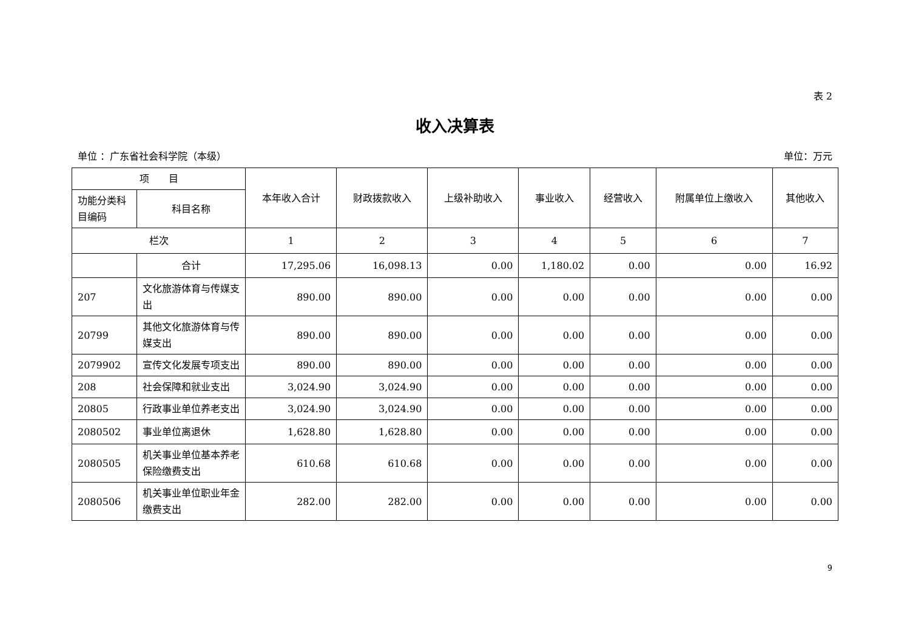表 2
收入决算表
单位 ：广东省社会科学院（本级） 单位：万元
| 项 目 | | 本年收入合计 | 财政拨款收入 | 上级补助收入 | 事业收入 | 经营收入 | 附属单位上缴收入 | 其他收入 |
| --- | --- | --- | --- | --- | --- | --- | --- | --- |
| 功能分类科目编码 | 科目名称 | | | | | | | |
| 栏次 | | 1 | 2 | 3 | 4 | 5 | 6 | 7 |
| | 合计 | 17,295.06 | 16,098.13 | 0.00 | 1,180.02 | 0.00 | 0.00 | 16.92 |
| 207 | 文化旅游体育与传媒支出 | 890.00 | 890.00 | 0.00 | 0.00 | 0.00 | 0.00 | 0.00 |
| 20799 | 其他文化旅游体育与传媒支出 | 890.00 | 890.00 | 0.00 | 0.00 | 0.00 | 0.00 | 0.00 |
| 2079902 | 宣传文化发展专项支出 | 890.00 | 890.00 | 0.00 | 0.00 | 0.00 | 0.00 | 0.00 |
| 208 | 社会保障和就业支出 | 3,024.90 | 3,024.90 | 0.00 | 0.00 | 0.00 | 0.00 | 0.00 |
| 20805 | 行政事业单位养老支出 | 3,024.90 | 3,024.90 | 0.00 | 0.00 | 0.00 | 0.00 | 0.00 |
| 2080502 | 事业单位离退休 | 1,628.80 | 1,628.80 | 0.00 | 0.00 | 0.00 | 0.00 | 0.00 |
| 2080505 | 机关事业单位基本养老保险缴费支出 | 610.68 | 610.68 | 0.00 | 0.00 | 0.00 | 0.00 | 0.00 |
| 2080506 | 机关事业单位职业年金缴费支出 | 282.00 | 282.00 | 0.00 | 0.00 | 0.00 | 0.00 | 0.00 |
9